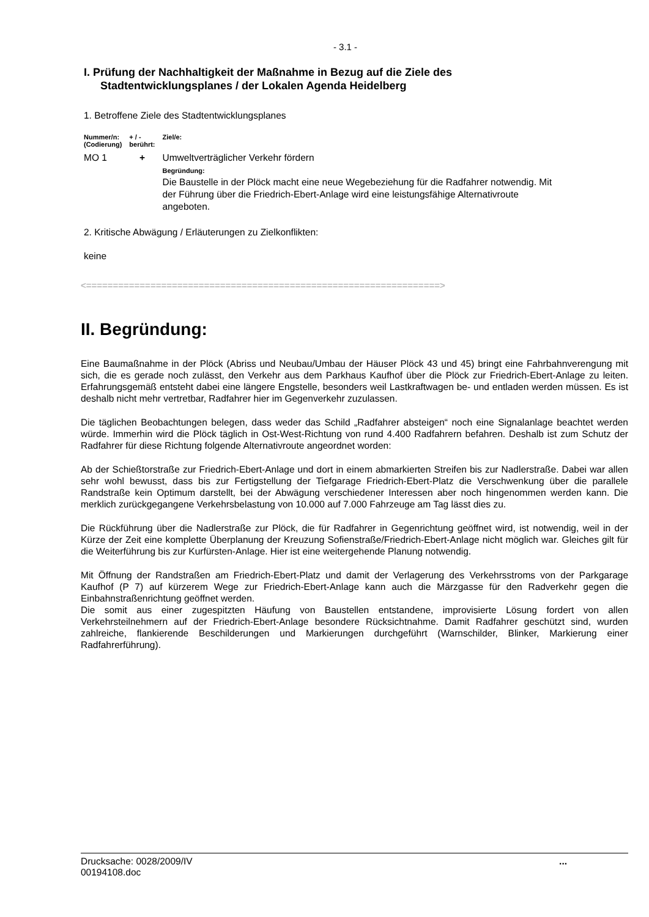- 3.1 -
I. Prüfung der Nachhaltigkeit der Maßnahme in Bezug auf die Ziele des
Stadtentwicklungsplanes / der Lokalen Agenda Heidelberg
1. Betroffene Ziele des Stadtentwicklungsplanes
| Nummer/n: (Codierung) | + / - berührt: | Ziel/e: |
| --- | --- | --- |
| MO 1 | + | Umweltverträglicher Verkehr fördern Begründung: Die Baustelle in der Plöck macht eine neue Wegebeziehung für die Radfahrer notwendig. Mit der Führung über die Friedrich-Ebert-Anlage wird eine leistungsfähige Alternativroute angeboten. |
2. Kritische Abwägung / Erläuterungen zu Zielkonflikten:
keine
<==================================================================>
II. Begründung:
Eine Baumaßnahme in der Plöck (Abriss und Neubau/Umbau der Häuser Plöck 43 und 45) bringt eine Fahrbahnverengung mit sich, die es gerade noch zulässt, den Verkehr aus dem Parkhaus Kaufhof über die Plöck zur Friedrich-Ebert-Anlage zu leiten. Erfahrungsgemäß entsteht dabei eine längere Engstelle, besonders weil Lastkraftwagen be- und entladen werden müssen. Es ist deshalb nicht mehr vertretbar, Radfahrer hier im Gegenverkehr zuzulassen.
Die täglichen Beobachtungen belegen, dass weder das Schild „Radfahrer absteigen“ noch eine Signalanlage beachtet werden würde. Immerhin wird die Plöck täglich in Ost-West-Richtung von rund 4.400 Radfahrern befahren. Deshalb ist zum Schutz der Radfahrer für diese Richtung folgende Alternativroute angeordnet worden:
Ab der Schießtorstraße zur Friedrich-Ebert-Anlage und dort in einem abmarkierten Streifen bis zur Nadlerstraße. Dabei war allen sehr wohl bewusst, dass bis zur Fertigstellung der Tiefgarage Friedrich-Ebert-Platz die Verschwenkung über die parallele Randstraße kein Optimum darstellt, bei der Abwägung verschiedener Interessen aber noch hingenommen werden kann. Die merklich zurückgegangene Verkehrsbelastung von 10.000 auf 7.000 Fahrzeuge am Tag lässt dies zu.
Die Rückführung über die Nadlerstraße zur Plöck, die für Radfahrer in Gegenrichtung geöffnet wird, ist notwendig, weil in der Kürze der Zeit eine komplette Überplanung der Kreuzung Sofienstraße/Friedrich-Ebert-Anlage nicht möglich war. Gleiches gilt für die Weiterführung bis zur Kurfürsten-Anlage. Hier ist eine weitergehende Planung notwendig.
Mit Öffnung der Randstraßen am Friedrich-Ebert-Platz und damit der Verlagerung des Verkehrsstroms von der Parkgarage Kaufhof (P 7) auf kürzerem Wege zur Friedrich-Ebert-Anlage kann auch die Märzgasse für den Radverkehr gegen die Einbahnstraßenrichtung geöffnet werden.
Die somit aus einer zugespitzten Häufung von Baustellen entstandene, improvisierte Lösung fordert von allen Verkehrsteilnehmern auf der Friedrich-Ebert-Anlage besondere Rücksichtnahme. Damit Radfahrer geschützt sind, wurden zahlreiche, flankierende Beschilderungen und Markierungen durchgeführt (Warnschilder, Blinker, Markierung einer Radfahrerführung).
Drucksache: 0028/2009/IV
00194108.doc
...